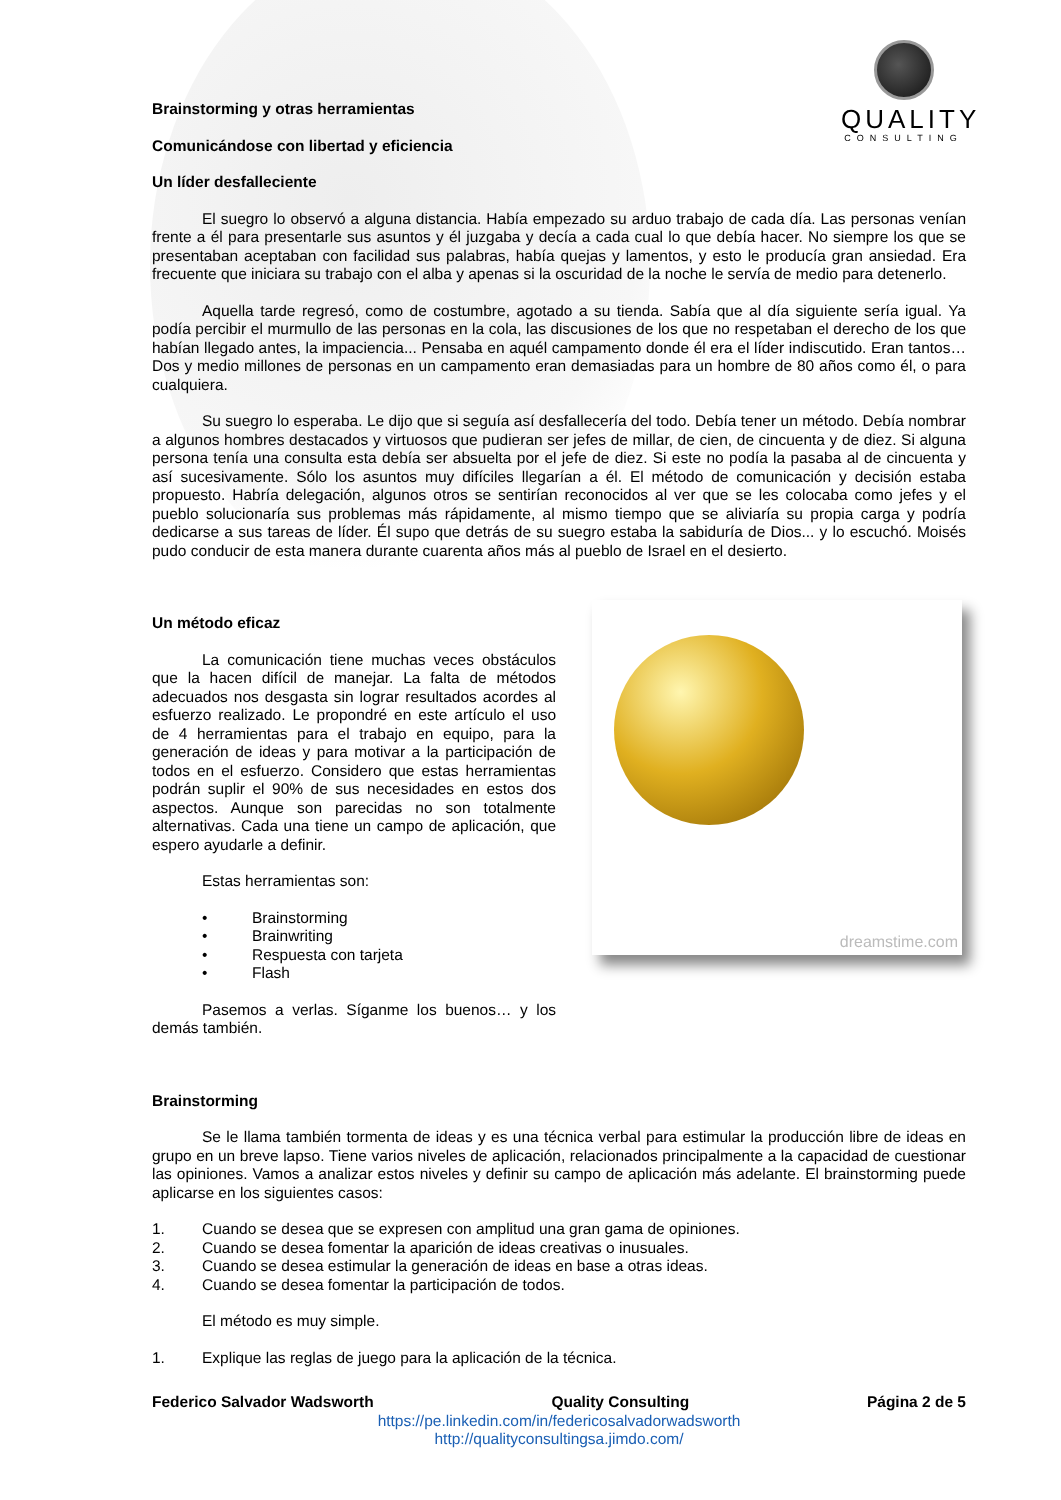QUALITY
CONSULTING
Brainstorming y otras herramientas
Comunicándose con libertad y eficiencia
Un líder desfalleciente
El suegro lo observó a alguna distancia. Había empezado su arduo trabajo de cada día. Las personas venían frente a él para presentarle sus asuntos y él juzgaba y decía a cada cual lo que debía hacer. No siempre los que se presentaban aceptaban con facilidad sus palabras, había quejas y lamentos, y esto le producía gran ansiedad. Era frecuente que iniciara su trabajo con el alba y apenas si la oscuridad de la noche le servía de medio para detenerlo.
Aquella tarde regresó, como de costumbre, agotado a su tienda. Sabía que al día siguiente sería igual. Ya podía percibir el murmullo de las personas en la cola, las discusiones de los que no respetaban el derecho de los que habían llegado antes, la impaciencia... Pensaba en aquél campamento donde él era el líder indiscutido. Eran tantos… Dos y medio millones de personas en un campamento eran demasiadas para un hombre de 80 años como él, o para cualquiera.
Su suegro lo esperaba. Le dijo que si seguía así desfallecería del todo. Debía tener un método. Debía nombrar a algunos hombres destacados y virtuosos que pudieran ser jefes de millar, de cien, de cincuenta y de diez. Si alguna persona tenía una consulta esta debía ser absuelta por el jefe de diez. Si este no podía la pasaba al de cincuenta y así sucesivamente. Sólo los asuntos muy difíciles llegarían a él. El método de comunicación y decisión estaba propuesto. Habría delegación, algunos otros se sentirían reconocidos al ver que se les colocaba como jefes y el pueblo solucionaría sus problemas más rápidamente, al mismo tiempo que se aliviaría su propia carga y podría dedicarse a sus tareas de líder. Él supo que detrás de su suegro estaba la sabiduría de Dios... y lo escuchó. Moisés pudo conducir de esta manera durante cuarenta años más al pueblo de Israel en el desierto.
Un método eficaz
La comunicación tiene muchas veces obstáculos que la hacen difícil de manejar. La falta de métodos adecuados nos desgasta sin lograr resultados acordes al esfuerzo realizado. Le propondré en este artículo el uso de 4 herramientas para el trabajo en equipo, para la generación de ideas y para motivar a la participación de todos en el esfuerzo. Considero que estas herramientas podrán suplir el 90% de sus necesidades en estos dos aspectos. Aunque son parecidas no son totalmente alternativas. Cada una tiene un campo de aplicación, que espero ayudarle a definir.
Estas herramientas son:
• Brainstorming
• Brainwriting
• Respuesta con tarjeta
• Flash
Pasemos a verlas. Síganme los buenos… y los demás también.
dreamstime.com
Brainstorming
Se le llama también tormenta de ideas y es una técnica verbal para estimular la producción libre de ideas en grupo en un breve lapso. Tiene varios niveles de aplicación, relacionados principalmente a la capacidad de cuestionar las opiniones. Vamos a analizar estos niveles y definir su campo de aplicación más adelante. El brainstorming puede aplicarse en los siguientes casos:
1. Cuando se desea que se expresen con amplitud una gran gama de opiniones.
2. Cuando se desea fomentar la aparición de ideas creativas o inusuales.
3. Cuando se desea estimular la generación de ideas en base a otras ideas.
4. Cuando se desea fomentar la participación de todos.
El método es muy simple.
1. Explique las reglas de juego para la aplicación de la técnica.
Federico Salvador Wadsworth Quality Consulting Página 2 de 5
https://pe.linkedin.com/in/federicosalvadorwadsworth
http://qualityconsultingsa.jimdo.com/